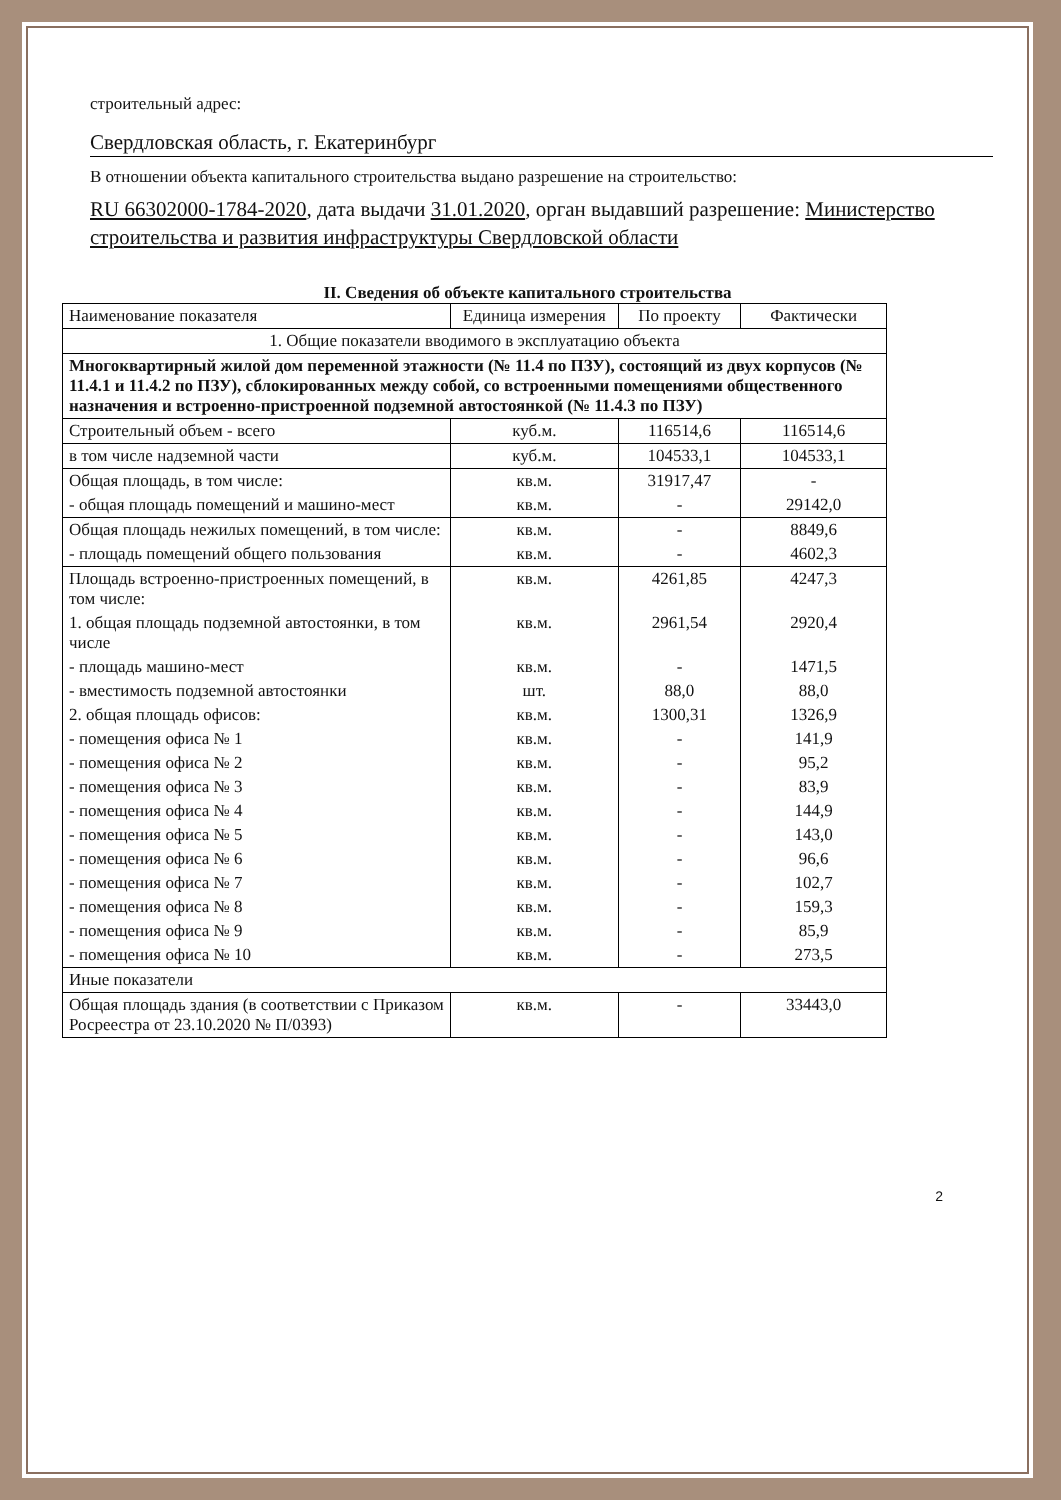строительный адрес:
Свердловская область, г. Екатеринбург
В отношении объекта капитального строительства выдано разрешение на строительство:
RU 66302000-1784-2020, дата выдачи 31.01.2020, орган выдавший разрешение: Министерство строительства и развития инфраструктуры Свердловской области
II. Сведения об объекте капитального строительства
| Наименование показателя | Единица измерения | По проекту | Фактически |
| --- | --- | --- | --- |
| 1. Общие показатели вводимого в эксплуатацию объекта | | | |
| Многоквартирный жилой дом переменной этажности (№ 11.4 по ПЗУ), состоящий из двух корпусов (№ 11.4.1 и 11.4.2 по ПЗУ), сблокированных между собой, со встроенными помещениями общественного назначения и встроенно-пристроенной подземной автостоянкой (№ 11.4.3 по ПЗУ) | | | |
| Строительный объем - всего | куб.м. | 116514,6 | 116514,6 |
| в том числе надземной части | куб.м. | 104533,1 | 104533,1 |
| Общая площадь, в том числе: | кв.м. | 31917,47 | - |
| - общая площадь помещений и машино-мест | кв.м. | - | 29142,0 |
| Общая площадь нежилых помещений, в том числе: | кв.м. | - | 8849,6 |
| - площадь помещений общего пользования | кв.м. | - | 4602,3 |
| Площадь встроенно-пристроенных помещений, в том числе: | кв.м. | 4261,85 | 4247,3 |
| 1. общая площадь подземной автостоянки, в том числе | кв.м. | 2961,54 | 2920,4 |
| - площадь машино-мест | кв.м. | - | 1471,5 |
| - вместимость подземной автостоянки | шт. | 88,0 | 88,0 |
| 2. общая площадь офисов: | кв.м. | 1300,31 | 1326,9 |
| - помещения офиса № 1 | кв.м. | - | 141,9 |
| - помещения офиса № 2 | кв.м. | - | 95,2 |
| - помещения офиса № 3 | кв.м. | - | 83,9 |
| - помещения офиса № 4 | кв.м. | - | 144,9 |
| - помещения офиса № 5 | кв.м. | - | 143,0 |
| - помещения офиса № 6 | кв.м. | - | 96,6 |
| - помещения офиса № 7 | кв.м. | - | 102,7 |
| - помещения офиса № 8 | кв.м. | - | 159,3 |
| - помещения офиса № 9 | кв.м. | - | 85,9 |
| - помещения офиса № 10 | кв.м. | - | 273,5 |
| Иные показатели | | | |
| Общая площадь здания (в соответствии с Приказом Росреестра от 23.10.2020 № П/0393) | кв.м. | - | 33443,0 |
2